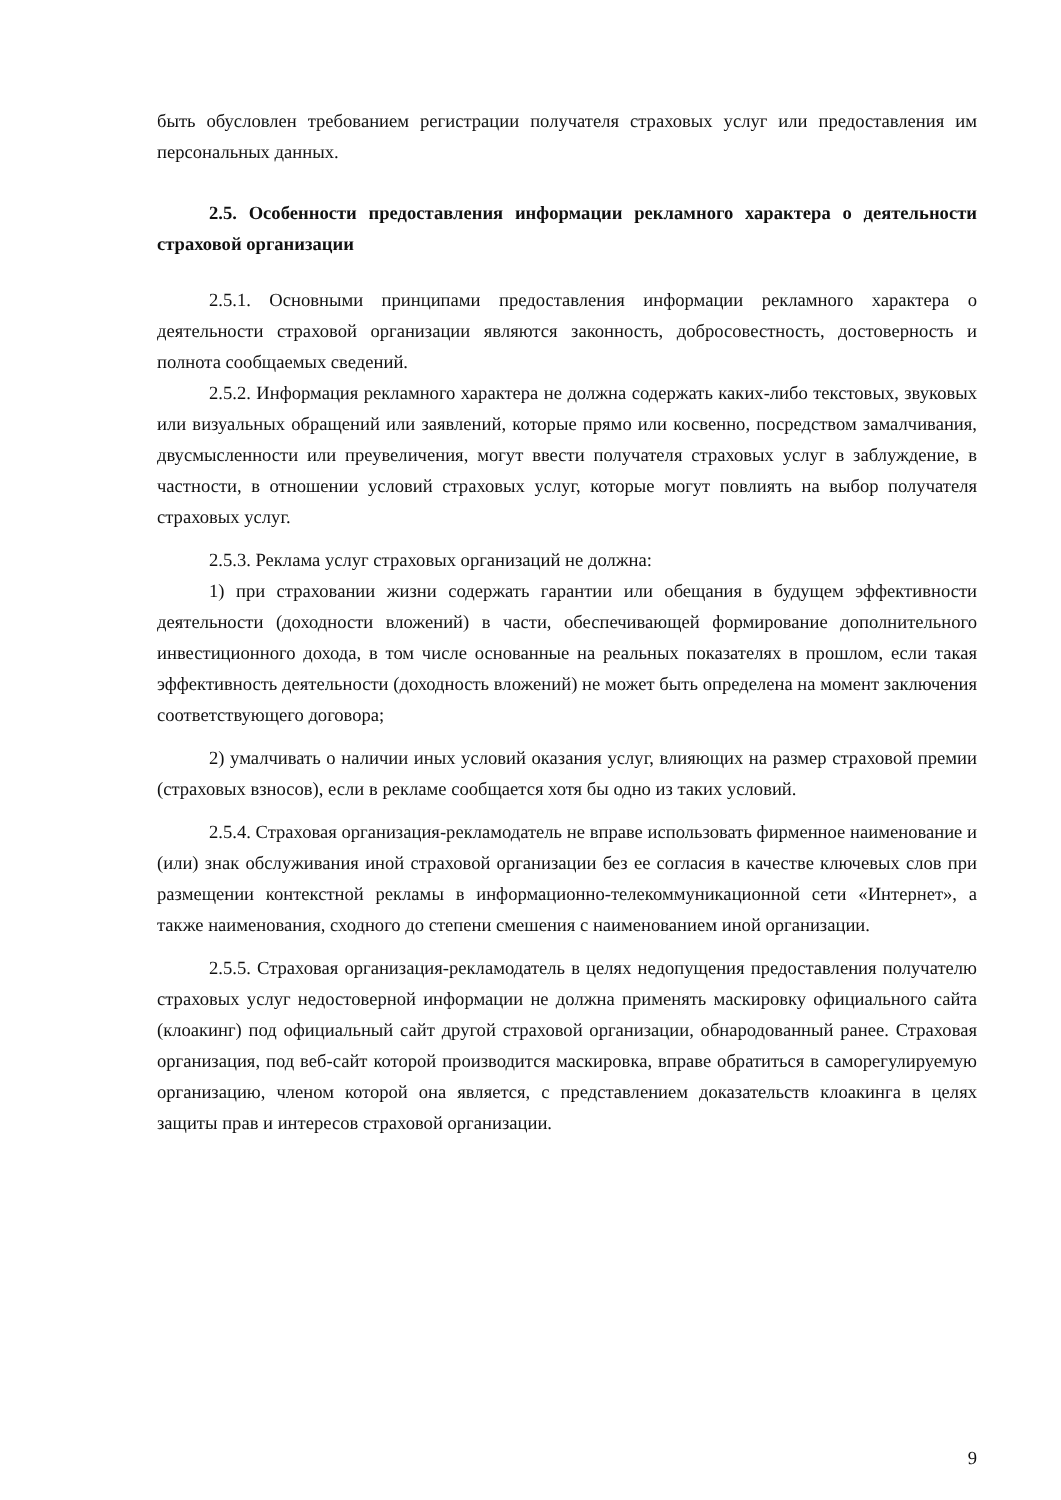быть обусловлен требованием регистрации получателя страховых услуг или предоставления им персональных данных.
2.5. Особенности предоставления информации рекламного характера о деятельности страховой организации
2.5.1. Основными принципами предоставления информации рекламного характера о деятельности страховой организации являются законность, добросовестность, достоверность и полнота сообщаемых сведений.
2.5.2. Информация рекламного характера не должна содержать каких-либо текстовых, звуковых или визуальных обращений или заявлений, которые прямо или косвенно, посредством замалчивания, двусмысленности или преувеличения, могут ввести получателя страховых услуг в заблуждение, в частности, в отношении условий страховых услуг, которые могут повлиять на выбор получателя страховых услуг.
2.5.3. Реклама услуг страховых организаций не должна:
1) при страховании жизни содержать гарантии или обещания в будущем эффективности деятельности (доходности вложений) в части, обеспечивающей формирование дополнительного инвестиционного дохода, в том числе основанные на реальных показателях в прошлом, если такая эффективность деятельности (доходность вложений) не может быть определена на момент заключения соответствующего договора;
2) умалчивать о наличии иных условий оказания услуг, влияющих на размер страховой премии (страховых взносов), если в рекламе сообщается хотя бы одно из таких условий.
2.5.4. Страховая организация-рекламодатель не вправе использовать фирменное наименование и (или) знак обслуживания иной страховой организации без ее согласия в качестве ключевых слов при размещении контекстной рекламы в информационно-телекоммуникационной сети «Интернет», а также наименования, сходного до степени смешения с наименованием иной организации.
2.5.5. Страховая организация-рекламодатель в целях недопущения предоставления получателю страховых услуг недостоверной информации не должна применять маскировку официального сайта (клоакинг) под официальный сайт другой страховой организации, обнародованный ранее. Страховая организация, под веб-сайт которой производится маскировка, вправе обратиться в саморегулируемую организацию, членом которой она является, с представлением доказательств клоакинга в целях защиты прав и интересов страховой организации.
9